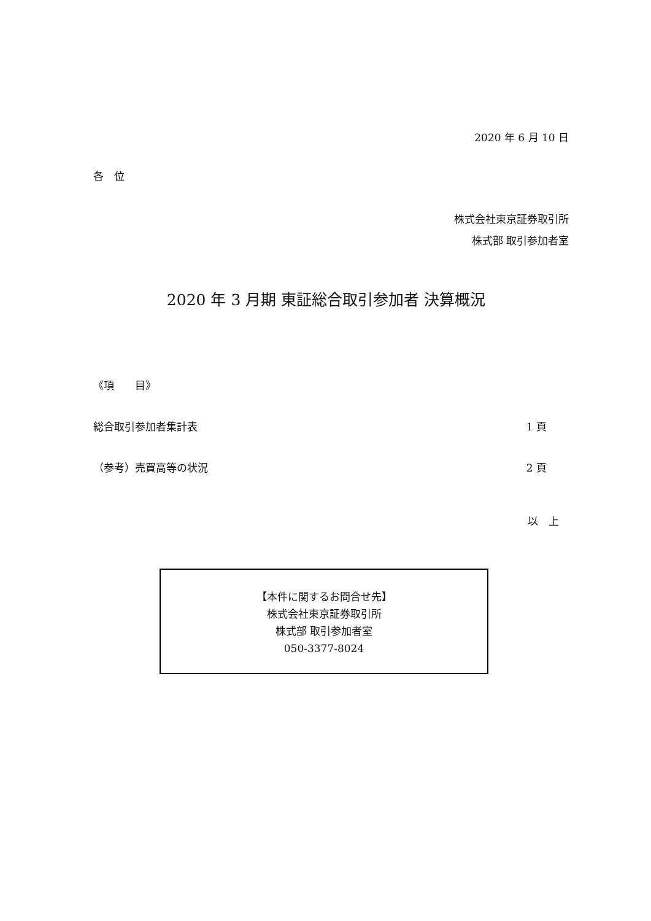2020 年 6 月 10 日
各　位
株式会社東京証券取引所
株式部 取引参加者室
2020 年 3 月期 東証総合取引参加者 決算概況
《項　　目》
総合取引参加者集計表 1 頁
（参考）売買高等の状況 2 頁
以　上
【本件に関するお問合せ先】
株式会社東京証券取引所
株式部 取引参加者室
050-3377-8024